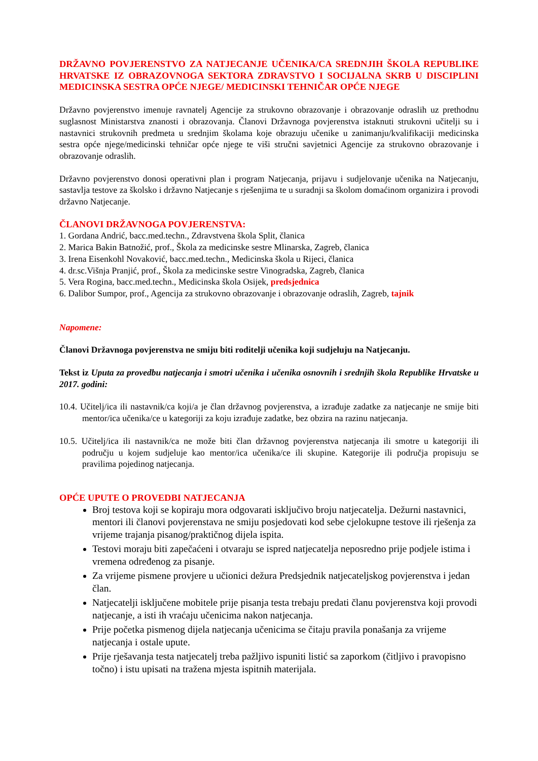DRŽAVNO POVJERENSTVO ZA NATJECANJE UČENIKA/CA SREDNJIH ŠKOLA REPUBLIKE HRVATSKE IZ OBRAZOVNOGA SEKTORA ZDRAVSTVO I SOCIJALNA SKRB U DISCIPLINI MEDICINSKA SESTRA OPĆE NJEGE/ MEDICINSKI TEHNIČAR OPĆE NJEGE
Državno povjerenstvo imenuje ravnatelj Agencije za strukovno obrazovanje i obrazovanje odraslih uz prethodnu suglasnost Ministarstva znanosti i obrazovanja. Članovi Državnoga povjerenstva istaknuti strukovni učitelji su i nastavnici strukovnih predmeta u srednjim školama koje obrazuju učenike u zanimanju/kvalifikaciji medicinska sestra opće njege/medicinski tehničar opće njege te viši stručni savjetnici Agencije za strukovno obrazovanje i obrazovanje odraslih.
Državno povjerenstvo donosi operativni plan i program Natjecanja, prijavu i sudjelovanje učenika na Natjecanju, sastavlja testove za školsko i državno Natjecanje s rješenjima te u suradnji sa školom domaćinom organizira i provodi državno Natjecanje.
ČLANOVI DRŽAVNOGA POVJERENSTVA:
1. Gordana Andrić, bacc.med.techn., Zdravstvena škola Split, članica
2. Marica Bakin Batnožić, prof., Škola za medicinske sestre Mlinarska, Zagreb, članica
3. Irena Eisenkohl Novaković, bacc.med.techn., Medicinska škola u Rijeci, članica
4. dr.sc.Višnja Pranjić, prof., Škola za medicinske sestre Vinogradska, Zagreb, članica
5. Vera Rogina, bacc.med.techn., Medicinska škola Osijek, predsjednica
6. Dalibor Sumpor, prof., Agencija za strukovno obrazovanje i obrazovanje odraslih, Zagreb, tajnik
Napomene:
Članovi Državnoga povjerenstva ne smiju biti roditelji učenika koji sudjeluju na Natjecanju.
Tekst iz Uputa za provedbu natjecanja i smotri učenika i učenika osnovnih i srednjih škola Republike Hrvatske u 2017. godini:
10.4. Učitelj/ica ili nastavnik/ca koji/a je član državnog povjerenstva, a izrađuje zadatke za natjecanje ne smije biti mentor/ica učenika/ce u kategoriji za koju izrađuje zadatke, bez obzira na razinu natjecanja.
10.5. Učitelj/ica ili nastavnik/ca ne može biti član državnog povjerenstva natjecanja ili smotre u kategoriji ili području u kojem sudjeluje kao mentor/ica učenika/ce ili skupine. Kategorije ili područja propisuju se pravilima pojedinog natjecanja.
OPĆE UPUTE O PROVEDBI NATJECANJA
Broj testova koji se kopiraju mora odgovarati isključivo broju natjecatelja. Dežurni nastavnici, mentori ili članovi povjerenstava ne smiju posjedovati kod sebe cjelokupne testove ili rješenja za vrijeme trajanja pisanog/praktičnog dijela ispita.
Testovi moraju biti zapečaćeni i otvaraju se ispred natjecatelja neposredno prije podjele istima i vremena određenog za pisanje.
Za vrijeme pismene provjere u učionici dežura Predsjednik natjecateljskog povjerenstva i jedan član.
Natjecatelji isključene mobitele prije pisanja testa trebaju predati članu povjerenstva koji provodi natjecanje, a isti ih vraćaju učenicima nakon natjecanja.
Prije početka pismenog dijela natjecanja učenicima se čitaju pravila ponašanja za vrijeme natjecanja i ostale upute.
Prije rješavanja testa natjecatelj treba pažljivo ispuniti listić sa zaporkom (čitljivo i pravopisno točno) i istu upisati na tražena mjesta ispitnih materijala.